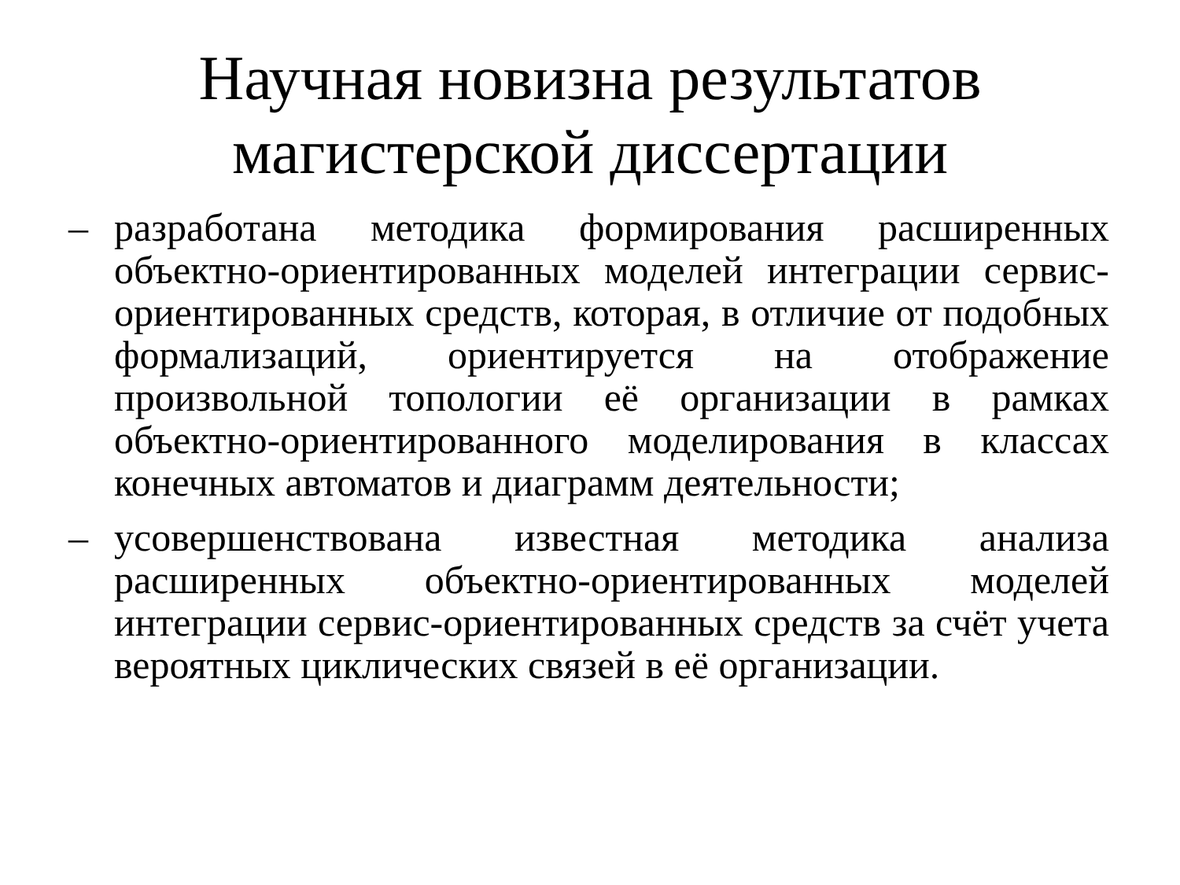Научная новизна результатов
магистерской диссертации
– разработана методика формирования расширенных объектно-ориентированных моделей интеграции сервис-ориентированных средств, которая, в отличие от подобных формализаций, ориентируется на отображение произвольной топологии её организации в рамках объектно-ориентированного моделирования в классах конечных автоматов и диаграмм деятельности;
– усовершенствована известная методика анализа расширенных объектно-ориентированных моделей интеграции сервис-ориентированных средств за счёт учета вероятных циклических связей в её организации.